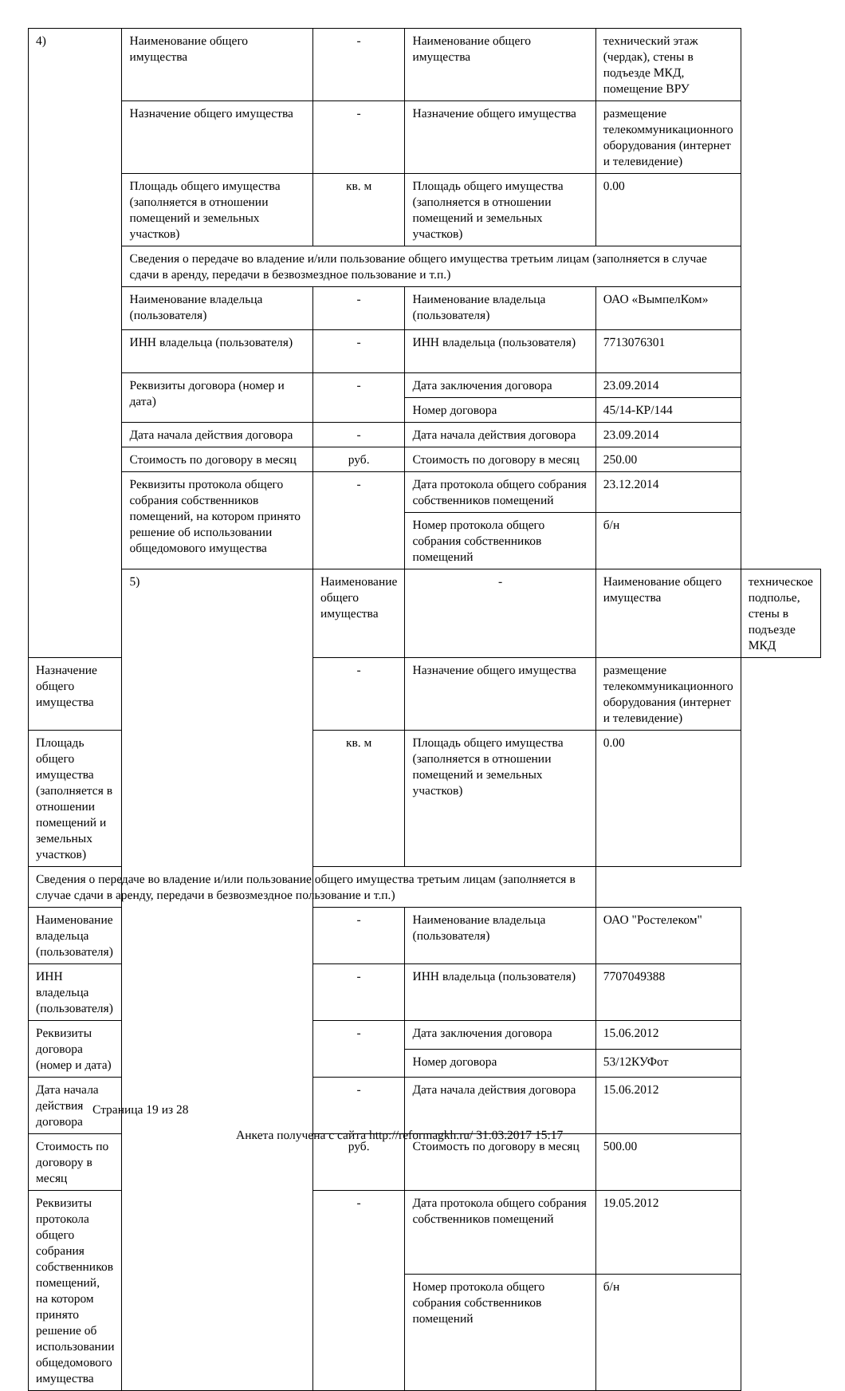| 4) | Наименование общего имущества | - | Наименование общего имущества | технический этаж (чердак), стены в подъезде МКД, помещение ВРУ | |
| | Назначение общего имущества | - | Назначение общего имущества | размещение телекоммуникационного оборудования (интернет и телевидение) | |
| | Площадь общего имущества (заполняется в отношении помещений и земельных участков) | кв. м | Площадь общего имущества (заполняется в отношении помещений и земельных участков) | 0.00 | |
| | Сведения о передаче во владение и/или пользование общего имущества третьим лицам (заполняется в случае сдачи в аренду, передачи в безвозмездное пользование и т.п.) | | | | |
| | Наименование владельца (пользователя) | - | Наименование владельца (пользователя) | ОАО «ВымпелКом» | |
| | ИНН владельца (пользователя) | - | ИНН владельца (пользователя) | 7713076301 | |
| | Реквизиты договора (номер и дата) | - | Дата заключения договора | 23.09.2014 | |
| | | | Номер договора | 45/14-КР/144 | |
| | Дата начала действия договора | - | Дата начала действия договора | 23.09.2014 | |
| | Стоимость по договору в месяц | руб. | Стоимость по договору в месяц | 250.00 | |
| | Реквизиты протокола общего собрания собственников помещений, на котором принято решение об использовании общедомового имущества | - | Дата протокола общего собрания собственников помещений | 23.12.2014 | |
| | | | Номер протокола общего собрания собственников помещений | б/н | |
| | 5) | Наименование общего имущества | - | Наименование общего имущества | техническое подполье, стены в подъезде МКД |
| Назначение общего имущества | | - | Назначение общего имущества | размещение телекоммуникационного оборудования (интернет и телевидение) | |
| Площадь общего имущества (заполняется в отношении помещений и земельных участков) | | кв. м | Площадь общего имущества (заполняется в отношении помещений и земельных участков) | 0.00 | |
| Сведения о передаче во владение и/или пользование общего имущества третьим лицам (заполняется в случае сдачи в аренду, передачи в безвозмездное пользование и т.п.) | | | | | |
| Наименование владельца (пользователя) | | - | Наименование владельца (пользователя) | ОАО "Ростелеком" | |
| ИНН владельца (пользователя) | | - | ИНН владельца (пользователя) | 7707049388 | |
| Реквизиты договора (номер и дата) | | - | Дата заключения договора | 15.06.2012 | |
| | | | Номер договора | 53/12КУФот | |
| Дата начала действия договора | | - | Дата начала действия договора | 15.06.2012 | |
| Стоимость по договору в месяц | | руб. | Стоимость по договору в месяц | 500.00 | |
| Реквизиты протокола общего собрания собственников помещений, на котором принято решение об использовании общедомового имущества | | - | Дата протокола общего собрания собственников помещений | 19.05.2012 | |
| | | | Номер протокола общего собрания собственников помещений | б/н | |
Страница 19 из 28
Анкета получена с сайта http://reformagkh.ru/ 31.03.2017 15:17